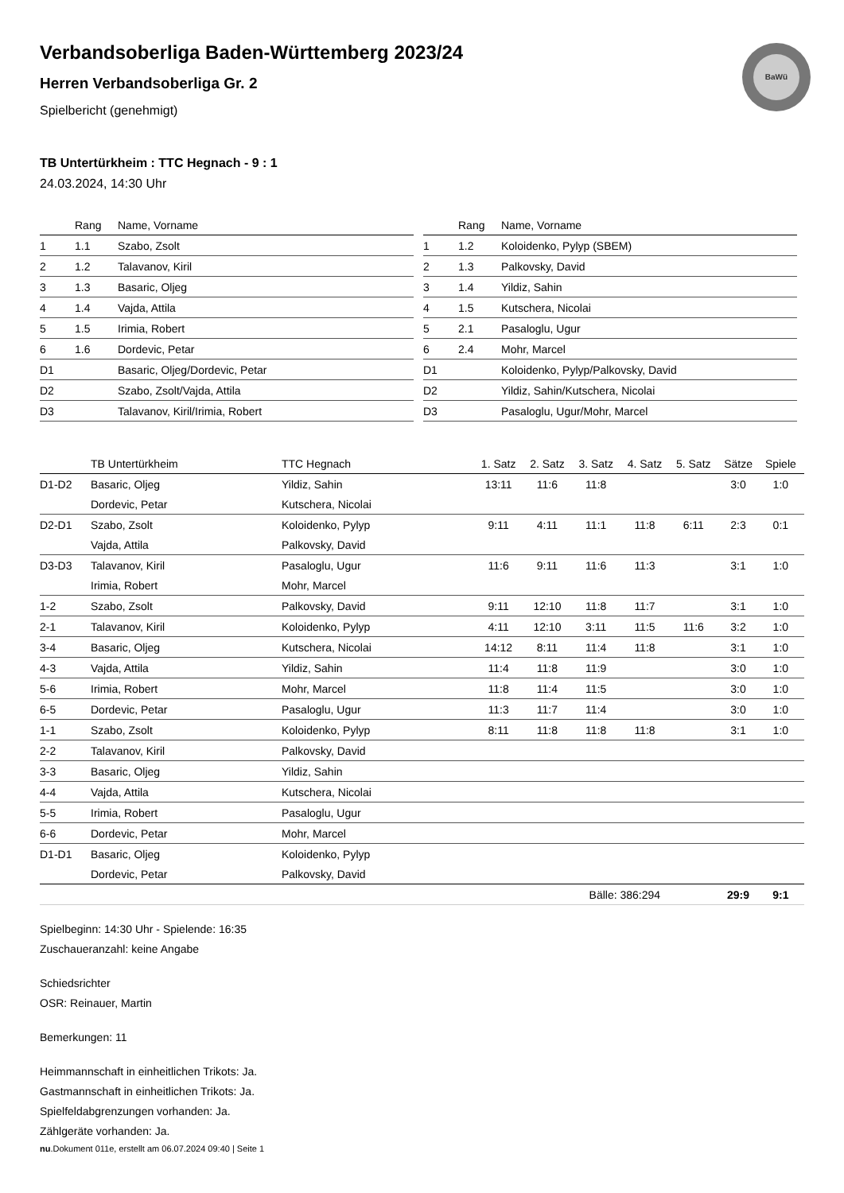BaWü
Verbandsoberliga Baden-Württemberg 2023/24
Herren Verbandsoberliga Gr. 2
Spielbericht (genehmigt)
TB Untertürkheim : TTC Hegnach - 9 : 1
24.03.2024, 14:30 Uhr
| | Rang | Name, Vorname |
| --- | --- | --- |
| 1 | 1.1 | Szabo, Zsolt |
| 2 | 1.2 | Talavanov, Kiril |
| 3 | 1.3 | Basaric, Oljeg |
| 4 | 1.4 | Vajda, Attila |
| 5 | 1.5 | Irimia, Robert |
| 6 | 1.6 | Dordevic, Petar |
| D1 | | Basaric, Oljeg/Dordevic, Petar |
| D2 | | Szabo, Zsolt/Vajda, Attila |
| D3 | | Talavanov, Kiril/Irimia, Robert |
| | Rang | Name, Vorname |
| --- | --- | --- |
| 1 | 1.2 | Koloidenko, Pylyp (SBEM) |
| 2 | 1.3 | Palkovsky, David |
| 3 | 1.4 | Yildiz, Sahin |
| 4 | 1.5 | Kutschera, Nicolai |
| 5 | 2.1 | Pasaloglu, Ugur |
| 6 | 2.4 | Mohr, Marcel |
| D1 | | Koloidenko, Pylyp/Palkovsky, David |
| D2 | | Yildiz, Sahin/Kutschera, Nicolai |
| D3 | | Pasaloglu, Ugur/Mohr, Marcel |
| | TB Untertürkheim | TTC Hegnach | 1. Satz | 2. Satz | 3. Satz | 4. Satz | 5. Satz | Sätze | Spiele |
| --- | --- | --- | --- | --- | --- | --- | --- | --- | --- |
| D1-D2 | Basaric, Oljeg | Yildiz, Sahin | 13:11 | 11:6 | 11:8 | | | 3:0 | 1:0 |
| | Dordevic, Petar | Kutschera, Nicolai | | | | | | | |
| D2-D1 | Szabo, Zsolt | Koloidenko, Pylyp | 9:11 | 4:11 | 11:1 | 11:8 | 6:11 | 2:3 | 0:1 |
| | Vajda, Attila | Palkovsky, David | | | | | | | |
| D3-D3 | Talavanov, Kiril | Pasaloglu, Ugur | 11:6 | 9:11 | 11:6 | 11:3 | | 3:1 | 1:0 |
| | Irimia, Robert | Mohr, Marcel | | | | | | | |
| 1-2 | Szabo, Zsolt | Palkovsky, David | 9:11 | 12:10 | 11:8 | 11:7 | | 3:1 | 1:0 |
| 2-1 | Talavanov, Kiril | Koloidenko, Pylyp | 4:11 | 12:10 | 3:11 | 11:5 | 11:6 | 3:2 | 1:0 |
| 3-4 | Basaric, Oljeg | Kutschera, Nicolai | 14:12 | 8:11 | 11:4 | 11:8 | | 3:1 | 1:0 |
| 4-3 | Vajda, Attila | Yildiz, Sahin | 11:4 | 11:8 | 11:9 | | | 3:0 | 1:0 |
| 5-6 | Irimia, Robert | Mohr, Marcel | 11:8 | 11:4 | 11:5 | | | 3:0 | 1:0 |
| 6-5 | Dordevic, Petar | Pasaloglu, Ugur | 11:3 | 11:7 | 11:4 | | | 3:0 | 1:0 |
| 1-1 | Szabo, Zsolt | Koloidenko, Pylyp | 8:11 | 11:8 | 11:8 | 11:8 | | 3:1 | 1:0 |
| 2-2 | Talavanov, Kiril | Palkovsky, David | | | | | | | |
| 3-3 | Basaric, Oljeg | Yildiz, Sahin | | | | | | | |
| 4-4 | Vajda, Attila | Kutschera, Nicolai | | | | | | | |
| 5-5 | Irimia, Robert | Pasaloglu, Ugur | | | | | | | |
| 6-6 | Dordevic, Petar | Mohr, Marcel | | | | | | | |
| D1-D1 | Basaric, Oljeg | Koloidenko, Pylyp | | | | | | | |
| | Dordevic, Petar | Palkovsky, David | | | | | | | |
| | | | | | Bälle: 386:294 | | | 29:9 | 9:1 |
Spielbeginn: 14:30 Uhr - Spielende: 16:35
Zuschaueranzahl: keine Angabe
Schiedsrichter
OSR: Reinauer, Martin
Bemerkungen: 11
Heimmannschaft in einheitlichen Trikots: Ja.
Gastmannschaft in einheitlichen Trikots: Ja.
Spielfeldabgrenzungen vorhanden: Ja.
Zählgeräte vorhanden: Ja.
nu.Dokument 011e, erstellt am 06.07.2024 09:40 | Seite 1